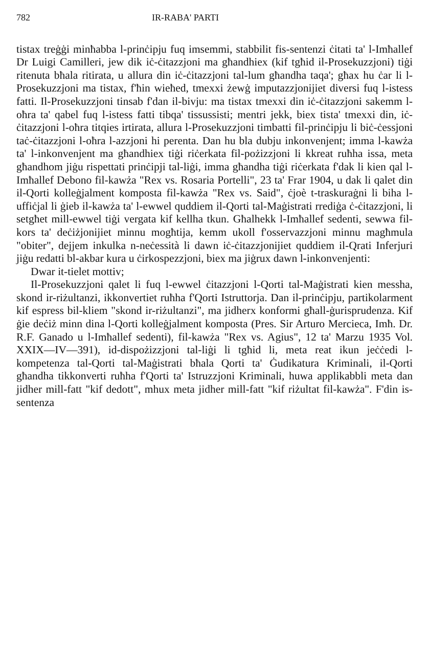782 IR-RABA' PARTI
tistax treġġi minħabba l-prinċipju fuq imsemmi, stabbilit fis-sentenzi ċitati ta' l-Imħallef Dr Luigi Camilleri, jew dik iċ-ċitazzjoni ma għandhiex (kif tgħid il-Prosekuzzjoni) tiġi ritenuta bħala ritirata, u allura din iċ-ċitazzjoni tal-lum għandha taqa'; għax hu ċar li l-Prosekuzzjoni ma tistax, f'ħin wieħed, tmexxi żewġ imputazzjonijiet diversi fuq l-istess fatti. Il-Prosekuzzjoni tinsab f'dan il-bivju: ma tistax tmexxi din iċ-ċitazzjoni sakemm l-oħra ta' qabel fuq l-istess fatti tibqa' tissussisti; mentri jekk, biex tista' tmexxi din, iċ-ċitazzjoni l-oħra titqies irtirata, allura l-Prosekuzzjoni timbatti fil-prinċipju li biċ-ċessjoni taċ-ċitazzjoni l-oħra l-azzjoni hi perenta. Dan hu bla dubju inkonvenjent; imma l-kawża ta' l-inkonvenjent ma għandhiex tiġi riċerkata fil-pożizzjoni li kkreat ruħha issa, meta għandhom jiġu rispettati prinċipji tal-liġi, imma għandha tiġi riċerkata f'dak li kien qal l-Imħallef Debono fil-kawża "Rex vs. Rosaria Portelli", 23 ta' Frar 1904, u dak li qalet din il-Qorti kolleġjalment komposta fil-kawża "Rex vs. Said", ċjoè t-traskuraġni li biha l-uffiċjal li ġieb il-kawża ta' l-ewwel quddiem il-Qorti tal-Maġistrati rrediġa ċ-ċitazzjoni, li setgħet mill-ewwel tiġi vergata kif kellha tkun. Għalhekk l-Imħallef sedenti, sewwa fil-kors ta' deċiżjonijiet minnu mogħtija, kemm ukoll f'osservazzjoni minnu magħmula "obiter", dejjem inkulka n-neċessità li dawn iċ-ċitazzjonijiet quddiem il-Qrati Inferjuri jiġu redatti bl-akbar kura u ċirkospezzjoni, biex ma jiġrux dawn l-inkonvenjenti:
Dwar it-tielet mottiv;
Il-Prosekuzzjoni qalet li fuq l-ewwel ċitazzjoni l-Qorti tal-Maġistrati kien messha, skond ir-riżultanzi, ikkonvertiet ruħha f'Qorti Istruttorja. Dan il-prinċipju, partikolarment kif espress bil-kliem "skond ir-riżultanzi", ma jidherx konformi għall-ġurisprudenza. Kif ġie deċiż minn dina l-Qorti kolleġjalment komposta (Pres. Sir Arturo Mercieca, Imħ. Dr. R.F. Ganado u l-Imħallef sedenti), fil-kawża "Rex vs. Agius", 12 ta' Marzu 1935 Vol. XXIX—IV—391), id-dispożizzjoni tal-liġi li tgħid li, meta reat ikun jeċċedi l-kompetenza tal-Qorti tal-Maġistrati bħala Qorti ta' Ġudikatura Kriminali, il-Qorti għandha tikkonverti ruħha f'Qorti ta' Istruzzjoni Kriminali, huwa applikabbli meta dan jidher mill-fatt "kif dedott", mhux meta jidher mill-fatt "kif riżultat fil-kawża". F'din is-sentenza